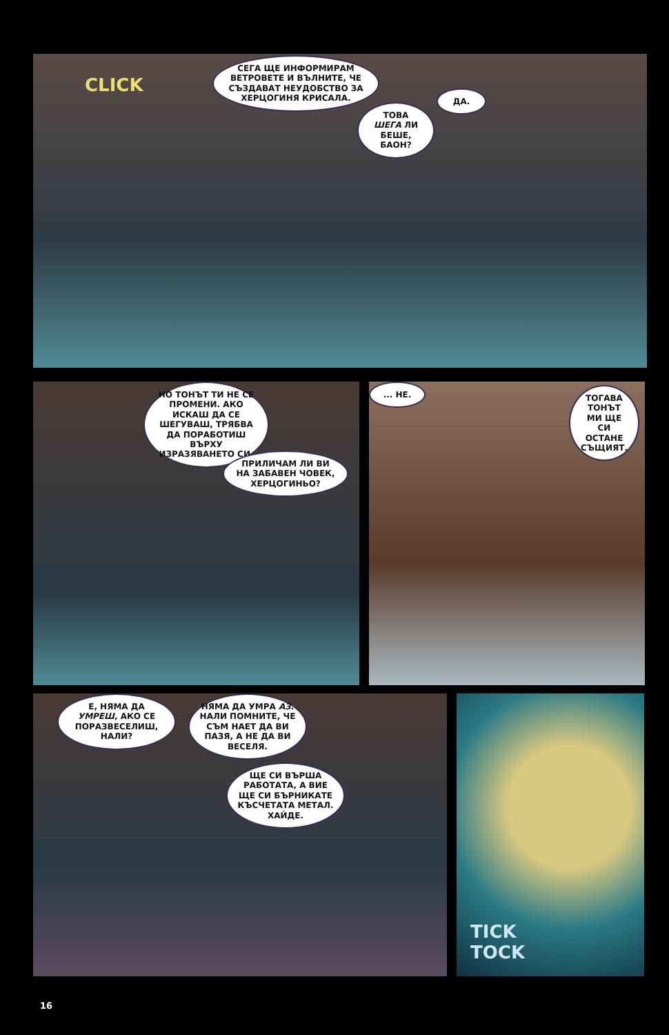CLICK
СЕГА ЩЕ ИНФОРМИРАМ ВЕТРОВЕТЕ И ВЪЛНИТЕ, ЧЕ СЪЗДАВАТ НЕУДОБСТВО ЗА ХЕРЦОГИНЯ КРИСАЛА.
ДА.
ТОВА ШЕГА ЛИ БЕШЕ, БАОН?
НО ТОНЪТ ТИ НЕ СЕ ПРОМЕНИ. АКО ИСКАШ ДА СЕ ШЕГУВАШ, ТРЯБВА ДА ПОРАБОТИШ ВЪРХУ ИЗРАЗЯВАНЕТО СИ.
ПРИЛИЧАМ ЛИ ВИ НА ЗАБАВЕН ЧОВЕК, ХЕРЦОГИНЬО?
... НЕ.
ТОГАВА ТОНЪТ МИ ЩЕ СИ ОСТАНЕ СЪЩИЯТ.
Е, НЯМА ДА УМРЕШ, АКО СЕ ПОРАЗВЕСЕЛИШ, НАЛИ?
НЯМА ДА УМРА АЗ. НАЛИ ПОМНИТЕ, ЧЕ СЪМ НАЕТ ДА ВИ ПАЗЯ, А НЕ ДА ВИ ВЕСЕЛЯ.
ЩЕ СИ ВЪРША РАБОТАТА, А ВИЕ ЩЕ СИ БЪРНИКАТЕ КЪСЧЕТАТА МЕТАЛ. ХАЙДЕ.
TICK
TOCK
16